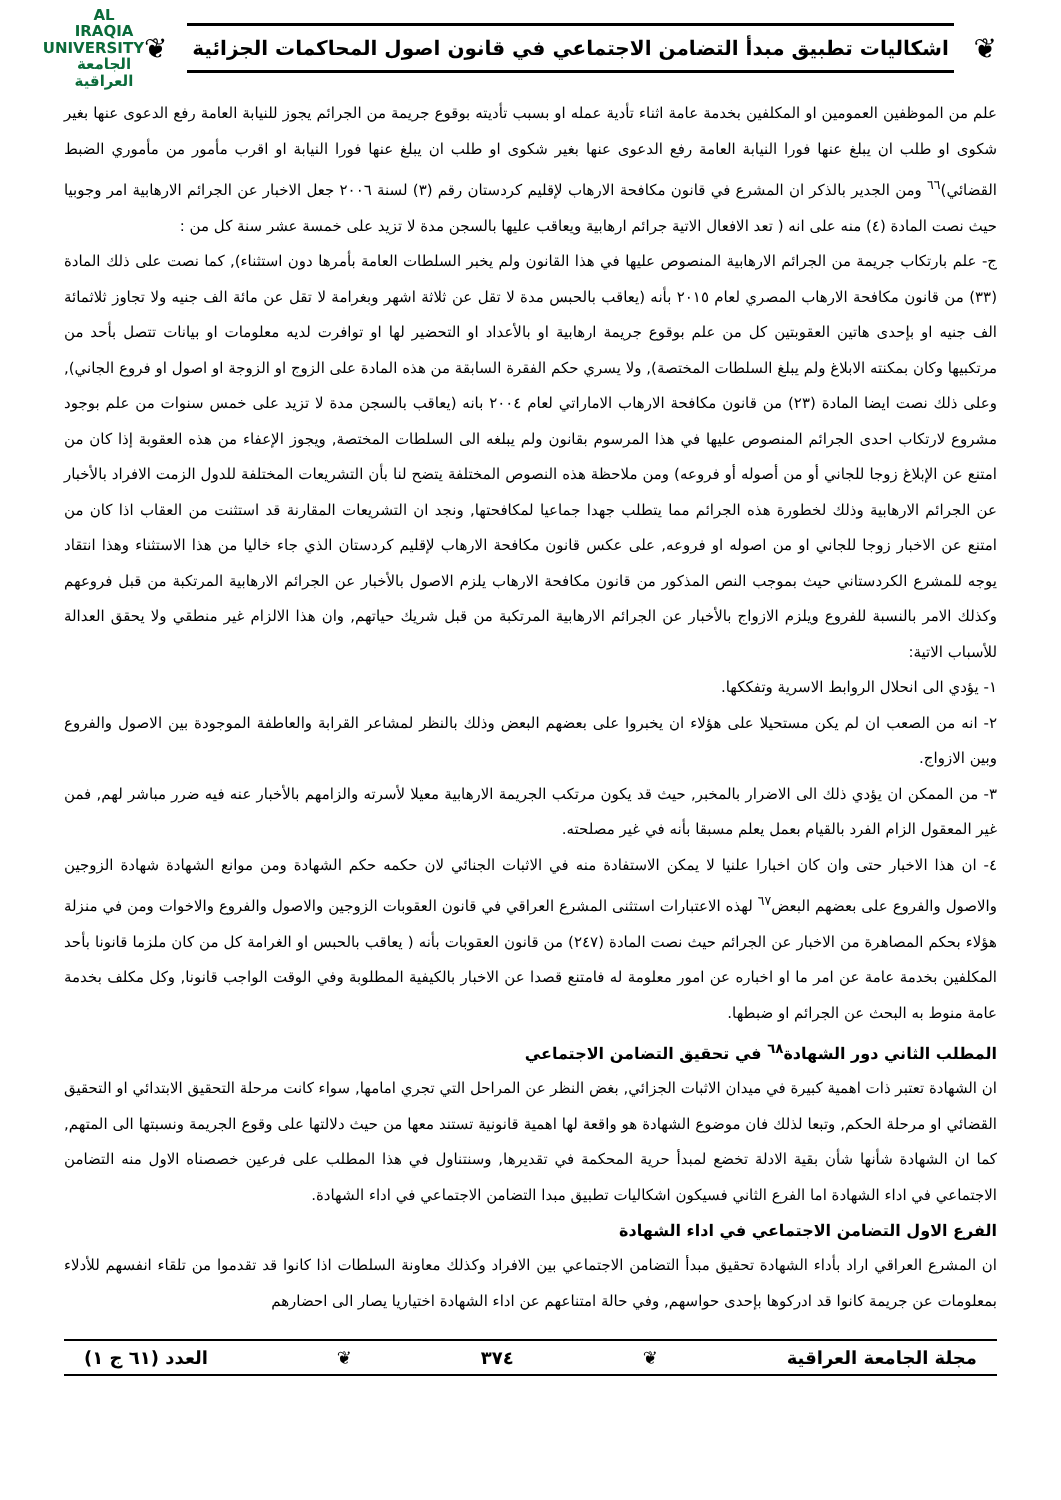❦
اشكاليات تطبيق مبدأ التضامن الاجتماعي في قانون اصول المحاكمات الجزائية
❦
AL IRAQIA UNIVERSITY
الجامعة
العراقية
علم من الموظفين العمومين او المكلفين بخدمة عامة اثناء تأدية عمله او بسبب تأديته بوقوع جريمة من الجرائم يجوز للنيابة العامة رفع الدعوى عنها بغير شكوى او طلب ان يبلغ عنها فورا النيابة العامة رفع الدعوى عنها بغير شكوى او طلب ان يبلغ عنها فورا النيابة او اقرب مأمور من مأموري الضبط القضائي)<sup>٦٦</sup> ومن الجدير بالذكر ان المشرع في قانون مكافحة الارهاب لإقليم كردستان رقم (٣) لسنة ٢٠٠٦ جعل الاخبار عن الجرائم الارهابية امر وجوبيا حيث نصت المادة (٤) منه على انه ( تعد الافعال الاتية جرائم ارهابية ويعاقب عليها بالسجن مدة لا تزيد على خمسة عشر سنة كل من :
ج- علم بارتكاب جريمة من الجرائم الارهابية المنصوص عليها في هذا القانون ولم يخبر السلطات العامة بأمرها دون استثناء), كما نصت على ذلك المادة (٣٣) من قانون مكافحة الارهاب المصري لعام ٢٠١٥ بأنه (يعاقب بالحبس مدة لا تقل عن ثلاثة اشهر وبغرامة لا تقل عن مائة الف جنيه ولا تجاوز ثلاثمائة الف جنيه او بإحدى هاتين العقوبتين كل من علم بوقوع جريمة ارهابية او بالأعداد او التحضير لها او توافرت لديه معلومات او بيانات تتصل بأحد من مرتكبيها وكان بمكنته الابلاغ ولم يبلغ السلطات المختصة), ولا يسري حكم الفقرة السابقة من هذه المادة على الزوج او الزوجة او اصول او فروع الجاني), وعلى ذلك نصت ايضا المادة (٢٣) من قانون مكافحة الارهاب الاماراتي لعام ٢٠٠٤ بانه (يعاقب بالسجن مدة لا تزيد على خمس سنوات من علم بوجود مشروع لارتكاب احدى الجرائم المنصوص عليها في هذا المرسوم بقانون ولم يبلغه الى السلطات المختصة, ويجوز الإعفاء من هذه العقوبة إذا كان من امتنع عن الإبلاغ زوجا للجاني أو من أصوله أو فروعه) ومن ملاحظة هذه النصوص المختلفة يتضح لنا بأن التشريعات المختلفة للدول الزمت الافراد بالأخبار عن الجرائم الارهابية وذلك لخطورة هذه الجرائم مما يتطلب جهدا جماعيا لمكافحتها, ونجد ان التشريعات المقارنة قد استثنت من العقاب اذا كان من امتنع عن الاخبار زوجا للجاني او من اصوله او فروعه, على عكس قانون مكافحة الارهاب لإقليم كردستان الذي جاء خاليا من هذا الاستثناء وهذا انتقاد يوجه للمشرع الكردستاني حيث بموجب النص المذكور من قانون مكافحة الارهاب يلزم الاصول بالأخبار عن الجرائم الارهابية المرتكبة من قبل فروعهم وكذلك الامر بالنسبة للفروع ويلزم الازواج بالأخبار عن الجرائم الارهابية المرتكبة من قبل شريك حياتهم, وان هذا الالزام غير منطقي ولا يحقق العدالة للأسباب الاتية:
١- يؤدي الى انحلال الروابط الاسرية وتفككها.
٢- انه من الصعب ان لم يكن مستحيلا على هؤلاء ان يخبروا على بعضهم البعض وذلك بالنظر لمشاعر القرابة والعاطفة الموجودة بين الاصول والفروع وبين الازواج.
٣- من الممكن ان يؤدي ذلك الى الاضرار بالمخبر, حيث قد يكون مرتكب الجريمة الارهابية معيلا لأسرته والزامهم بالأخبار عنه فيه ضرر مباشر لهم, فمن غير المعقول الزام الفرد بالقيام بعمل يعلم مسبقا بأنه في غير مصلحته.
٤- ان هذا الاخبار حتى وان كان اخبارا علنيا لا يمكن الاستفادة منه في الاثبات الجنائي لان حكمه حكم الشهادة ومن موانع الشهادة شهادة الزوجين والاصول والفروع على بعضهم البعض<sup>٦٧</sup> لهذه الاعتبارات استثنى المشرع العراقي في قانون العقوبات الزوجين والاصول والفروع والاخوات ومن في منزلة هؤلاء بحكم المصاهرة من الاخبار عن الجرائم حيث نصت المادة (٢٤٧) من قانون العقوبات بأنه ( يعاقب بالحبس او الغرامة كل من كان ملزما قانونا بأحد المكلفين بخدمة عامة عن امر ما او اخباره عن امور معلومة له فامتنع قصدا عن الاخبار بالكيفية المطلوبة وفي الوقت الواجب قانونا, وكل مكلف بخدمة عامة منوط به البحث عن الجرائم او ضبطها.
المطلب الثاني دور الشهادة<sup>٦٨</sup> في تحقيق التضامن الاجتماعي
ان الشهادة تعتبر ذات اهمية كبيرة في ميدان الاثبات الجزائي, بغض النظر عن المراحل التي تجري امامها, سواء كانت مرحلة التحقيق الابتدائي او التحقيق القضائي او مرحلة الحكم, وتبعا لذلك فان موضوع الشهادة هو واقعة لها اهمية قانونية تستند معها من حيث دلالتها على وقوع الجريمة ونسبتها الى المتهم, كما ان الشهادة شأنها شأن بقية الادلة تخضع لمبدأ حرية المحكمة في تقديرها, وسنتناول في هذا المطلب على فرعين خصصناه الاول منه التضامن الاجتماعي في اداء الشهادة اما الفرع الثاني فسيكون اشكاليات تطبيق مبدا التضامن الاجتماعي في اداء الشهادة.
الفرع الاول التضامن الاجتماعي في اداء الشهادة
ان المشرع العراقي اراد بأداء الشهادة تحقيق مبدأ التضامن الاجتماعي بين الافراد وكذلك معاونة السلطات اذا كانوا قد تقدموا من تلقاء انفسهم للأدلاء بمعلومات عن جريمة كانوا قد ادركوها بإحدى حواسهم, وفي حالة امتناعهم عن اداء الشهادة اختياريا يصار الى احضارهم
مجلة الجامعة العراقية ❦ ٣٧٤ ❦ العدد (٦١ ج ١)